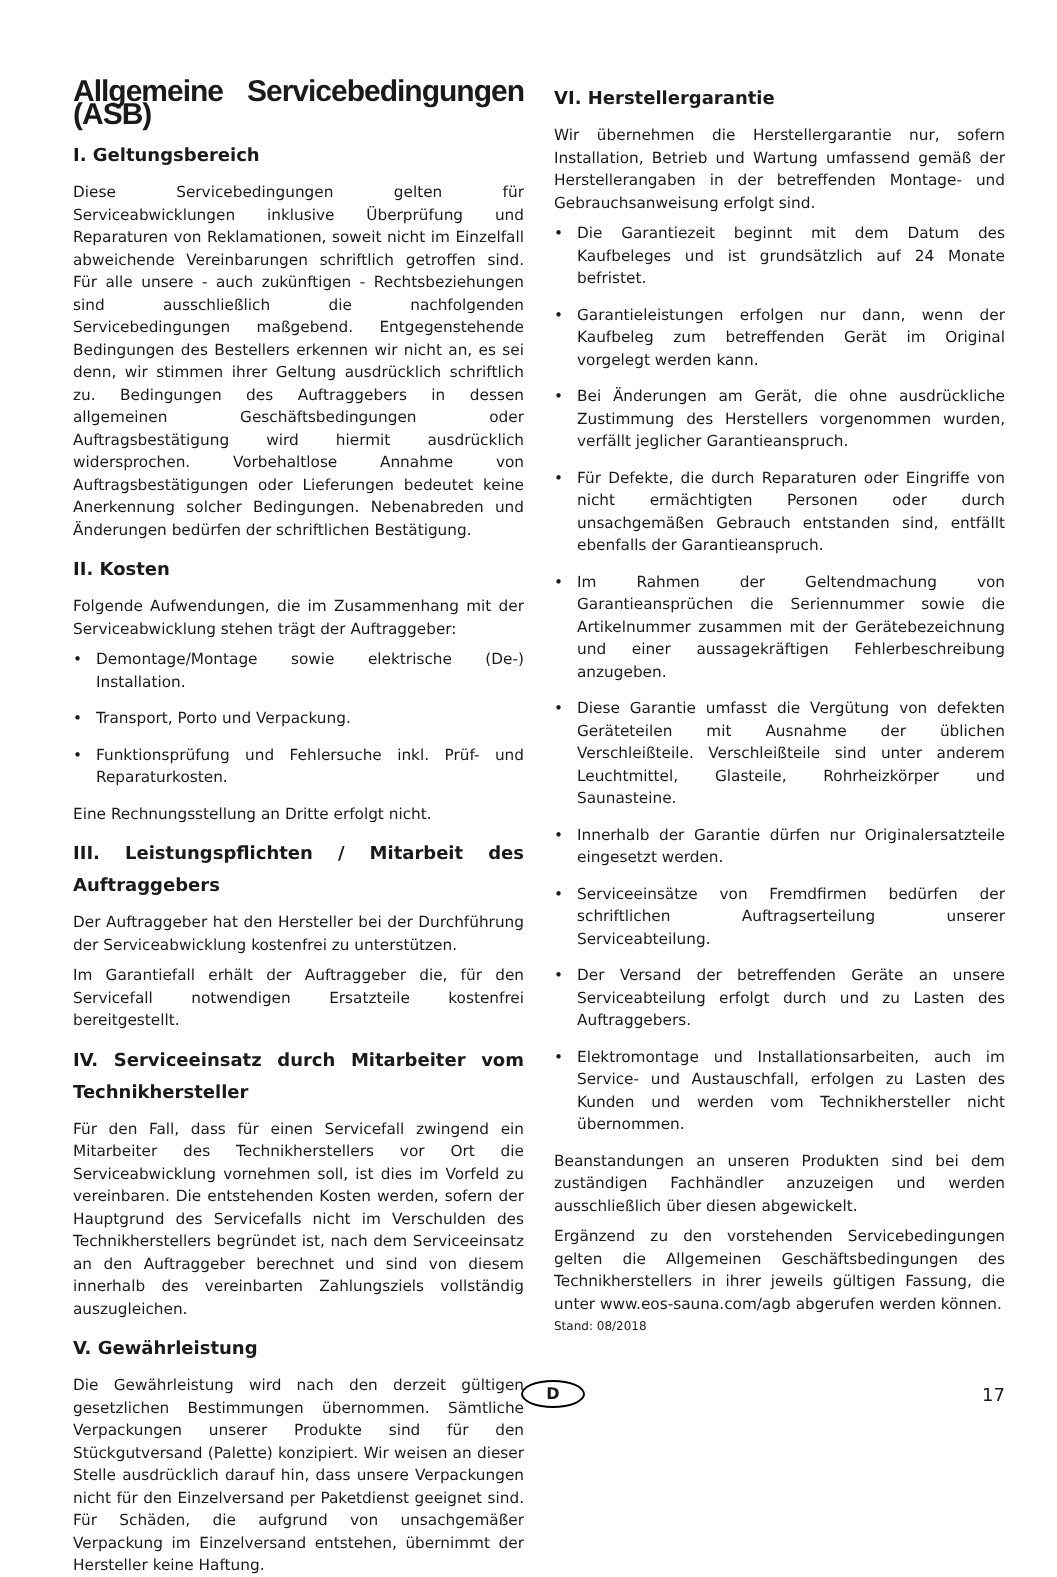Allgemeine Servicebedingungen (ASB)
I. Geltungsbereich
Diese Servicebedingungen gelten für Serviceabwicklungen inklusive Überprüfung und Reparaturen von Reklamationen, soweit nicht im Einzelfall abweichende Vereinbarungen schriftlich getroffen sind. Für alle unsere - auch zukünftigen - Rechtsbeziehungen sind ausschließlich die nachfolgenden Servicebedingungen maßgebend. Entgegenstehende Bedingungen des Bestellers erkennen wir nicht an, es sei denn, wir stimmen ihrer Geltung ausdrücklich schriftlich zu. Bedingungen des Auftraggebers in dessen allgemeinen Geschäftsbedingungen oder Auftragsbestätigung wird hiermit ausdrücklich widersprochen. Vorbehaltlose Annahme von Auftragsbestätigungen oder Lieferungen bedeutet keine Anerkennung solcher Bedingungen. Nebenabreden und Änderungen bedürfen der schriftlichen Bestätigung.
II. Kosten
Folgende Aufwendungen, die im Zusammenhang mit der Serviceabwicklung stehen trägt der Auftraggeber:
• Demontage/Montage sowie elektrische (De-) Installation.
• Transport, Porto und Verpackung.
• Funktionsprüfung und Fehlersuche inkl. Prüf- und Reparaturkosten.
Eine Rechnungsstellung an Dritte erfolgt nicht.
III. Leistungspflichten / Mitarbeit des Auftraggebers
Der Auftraggeber hat den Hersteller bei der Durchführung der Serviceabwicklung kostenfrei zu unterstützen.
Im Garantiefall erhält der Auftraggeber die, für den Servicefall notwendigen Ersatzteile kostenfrei bereitgestellt.
IV. Serviceeinsatz durch Mitarbeiter vom Technikhersteller
Für den Fall, dass für einen Servicefall zwingend ein Mitarbeiter des Technikherstellers vor Ort die Serviceabwicklung vornehmen soll, ist dies im Vorfeld zu vereinbaren. Die entstehenden Kosten werden, sofern der Hauptgrund des Servicefalls nicht im Verschulden des Technikherstellers begründet ist, nach dem Serviceeinsatz an den Auftraggeber berechnet und sind von diesem innerhalb des vereinbarten Zahlungsziels vollständig auszugleichen.
V. Gewährleistung
Die Gewährleistung wird nach den derzeit gültigen gesetzlichen Bestimmungen übernommen. Sämtliche Verpackungen unserer Produkte sind für den Stückgutversand (Palette) konzipiert. Wir weisen an dieser Stelle ausdrücklich darauf hin, dass unsere Verpackungen nicht für den Einzelversand per Paketdienst geeignet sind. Für Schäden, die aufgrund von unsachgemäßer Verpackung im Einzelversand entstehen, übernimmt der Hersteller keine Haftung.
VI. Herstellergarantie
Wir übernehmen die Herstellergarantie nur, sofern Installation, Betrieb und Wartung umfassend gemäß der Herstellerangaben in der betreffenden Montage- und Gebrauchsanweisung erfolgt sind.
• Die Garantiezeit beginnt mit dem Datum des Kaufbeleges und ist grundsätzlich auf 24 Monate befristet.
• Garantieleistungen erfolgen nur dann, wenn der Kaufbeleg zum betreffenden Gerät im Original vorgelegt werden kann.
• Bei Änderungen am Gerät, die ohne ausdrückliche Zustimmung des Herstellers vorgenommen wurden, verfällt jeglicher Garantieanspruch.
• Für Defekte, die durch Reparaturen oder Eingriffe von nicht ermächtigten Personen oder durch unsachgemäßen Gebrauch entstanden sind, entfällt ebenfalls der Garantieanspruch.
• Im Rahmen der Geltendmachung von Garantieansprüchen die Seriennummer sowie die Artikelnummer zusammen mit der Gerätebezeichnung und einer aussagekräftigen Fehlerbeschreibung anzugeben.
• Diese Garantie umfasst die Vergütung von defekten Geräteteilen mit Ausnahme der üblichen Verschleißteile. Verschleißteile sind unter anderem Leuchtmittel, Glasteile, Rohrheizkörper und Saunasteine.
• Innerhalb der Garantie dürfen nur Originalersatzteile eingesetzt werden.
• Serviceeinsätze von Fremdfirmen bedürfen der schriftlichen Auftragserteilung unserer Serviceabteilung.
• Der Versand der betreffenden Geräte an unsere Serviceabteilung erfolgt durch und zu Lasten des Auftraggebers.
• Elektromontage und Installationsarbeiten, auch im Service- und Austauschfall, erfolgen zu Lasten des Kunden und werden vom Technikhersteller nicht übernommen.
Beanstandungen an unseren Produkten sind bei dem zuständigen Fachhändler anzuzeigen und werden ausschließlich über diesen abgewickelt.
Ergänzend zu den vorstehenden Servicebedingungen gelten die Allgemeinen Geschäftsbedingungen des Technikherstellers in ihrer jeweils gültigen Fassung, die unter www.eos-sauna.com/agb abgerufen werden können.
Stand: 08/2018
D
17